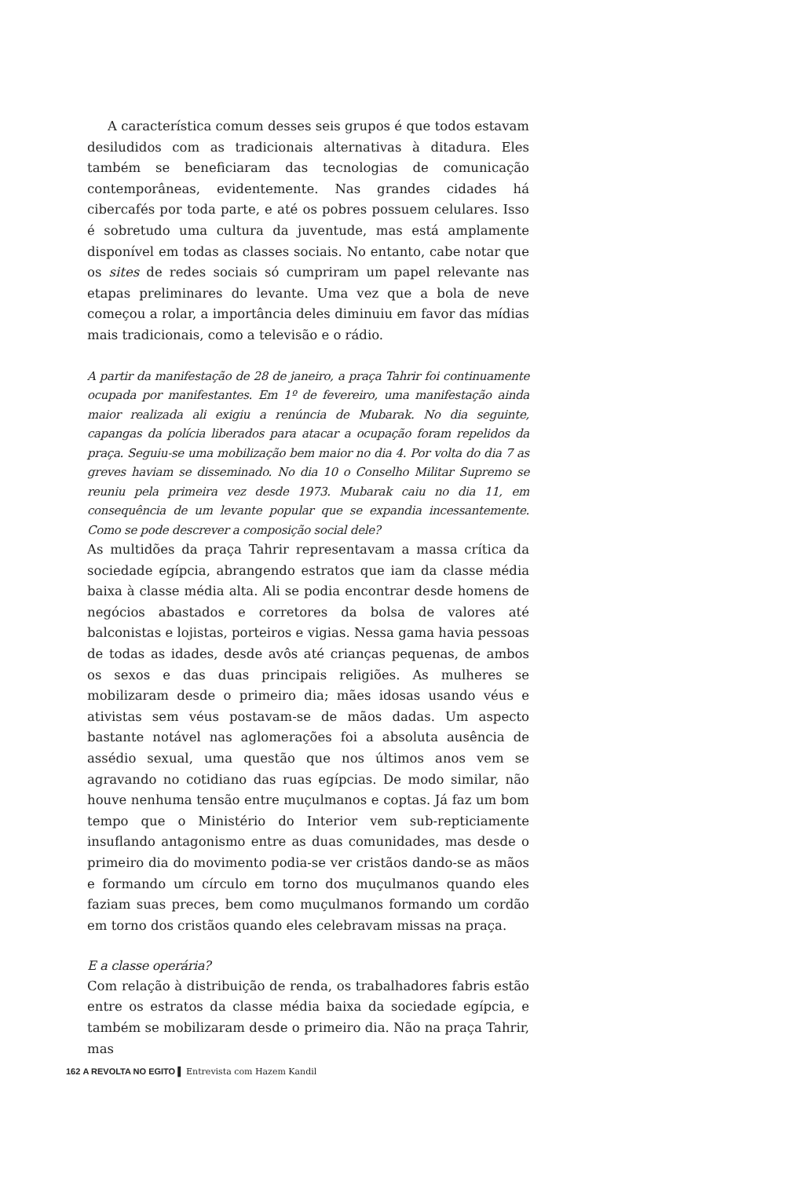A característica comum desses seis grupos é que todos estavam desiludidos com as tradicionais alternativas à ditadura. Eles também se beneficiaram das tecnologias de comunicação contemporâneas, evidentemente. Nas grandes cidades há cibercafés por toda parte, e até os pobres possuem celulares. Isso é sobretudo uma cultura da juventude, mas está amplamente disponível em todas as classes sociais. No entanto, cabe notar que os sites de redes sociais só cumpriram um papel relevante nas etapas preliminares do levante. Uma vez que a bola de neve começou a rolar, a importância deles diminuiu em favor das mídias mais tradicionais, como a televisão e o rádio.
A partir da manifestação de 28 de janeiro, a praça Tahrir foi continuamente ocupada por manifestantes. Em 1º de fevereiro, uma manifestação ainda maior realizada ali exigiu a renúncia de Mubarak. No dia seguinte, capangas da polícia liberados para atacar a ocupação foram repelidos da praça. Seguiu-se uma mobilização bem maior no dia 4. Por volta do dia 7 as greves haviam se disseminado. No dia 10 o Conselho Militar Supremo se reuniu pela primeira vez desde 1973. Mubarak caiu no dia 11, em consequência de um levante popular que se expandia incessantemente. Como se pode descrever a composição social dele?
As multidões da praça Tahrir representavam a massa crítica da sociedade egípcia, abrangendo estratos que iam da classe média baixa à classe média alta. Ali se podia encontrar desde homens de negócios abastados e corretores da bolsa de valores até balconistas e lojistas, porteiros e vigias. Nessa gama havia pessoas de todas as idades, desde avôs até crianças pequenas, de ambos os sexos e das duas principais religiões. As mulheres se mobilizaram desde o primeiro dia; mães idosas usando véus e ativistas sem véus postavam-se de mãos dadas. Um aspecto bastante notável nas aglomerações foi a absoluta ausência de assédio sexual, uma questão que nos últimos anos vem se agravando no cotidiano das ruas egípcias. De modo similar, não houve nenhuma tensão entre muçulmanos e coptas. Já faz um bom tempo que o Ministério do Interior vem sub-repticiamente insuflando antagonismo entre as duas comunidades, mas desde o primeiro dia do movimento podia-se ver cristãos dando-se as mãos e formando um círculo em torno dos muçulmanos quando eles faziam suas preces, bem como muçulmanos formando um cordão em torno dos cristãos quando eles celebravam missas na praça.
E a classe operária?
Com relação à distribuição de renda, os trabalhadores fabris estão entre os estratos da classe média baixa da sociedade egípcia, e também se mobilizaram desde o primeiro dia. Não na praça Tahrir, mas
162 A REVOLTA NO EGITO ▌ Entrevista com Hazem Kandil